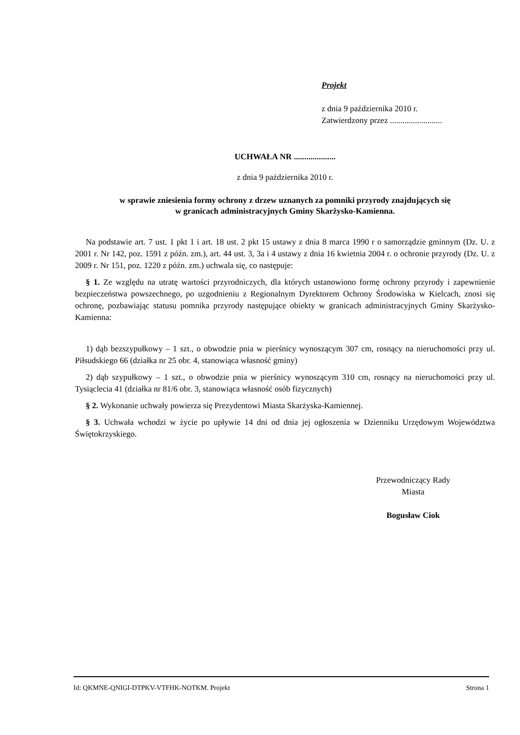Projekt
z dnia 9 października 2010 r.
Zatwierdzony przez .........................
UCHWAŁA NR ....................
z dnia 9 października 2010 r.
w sprawie zniesienia formy ochrony z drzew uznanych za pomniki przyrody znajdujących się
w granicach administracyjnych Gminy Skarżysko-Kamienna.
Na podstawie art. 7 ust. 1 pkt 1 i art. 18 ust. 2 pkt 15 ustawy z dnia 8 marca 1990 r o samorządzie gminnym (Dz. U. z 2001 r. Nr 142, poz. 1591 z późn. zm.), art. 44 ust. 3, 3a i 4 ustawy z dnia 16 kwietnia 2004 r. o ochronie przyrody (Dz. U. z 2009 r. Nr 151, poz. 1220 z późn. zm.) uchwala się, co następuje:
§ 1. Ze względu na utratę wartości przyrodniczych, dla których ustanowiono formę ochrony przyrody i zapewnienie bezpieczeństwa powszechnego, po uzgodnieniu z Regionalnym Dyrektorem Ochrony Środowiska w Kielcach, znosi się ochronę, pozbawiając statusu pomnika przyrody następujące obiekty w granicach administracyjnych Gminy Skarżysko-Kamienna:
1) dąb bezszypułkowy – 1 szt., o obwodzie pnia w pierśnicy wynoszącym 307 cm, rosnący na nieruchomości przy ul. Piłsudskiego 66 (działka nr 25 obr. 4, stanowiąca własność gminy)
2) dąb szypułkowy – 1 szt., o obwodzie pnia w pierśnicy wynoszącym 310 cm, rosnący na nieruchomości przy ul. Tysiąclecia 41 (działka nr 81/6 obr. 3, stanowiąca własność osób fizycznych)
§ 2. Wykonanie uchwały powierza się Prezydentowi Miasta Skarżyska-Kamiennej.
§ 3. Uchwała wchodzi w życie po upływie 14 dni od dnia jej ogłoszenia w Dzienniku Urzędowym Województwa Świętokrzyskiego.
Przewodniczący Rady
Miasta
Bogusław Ciok
Id: QKMNE-QNIGI-DTPKV-VTFHK-NOTKM. Projekt Strona 1